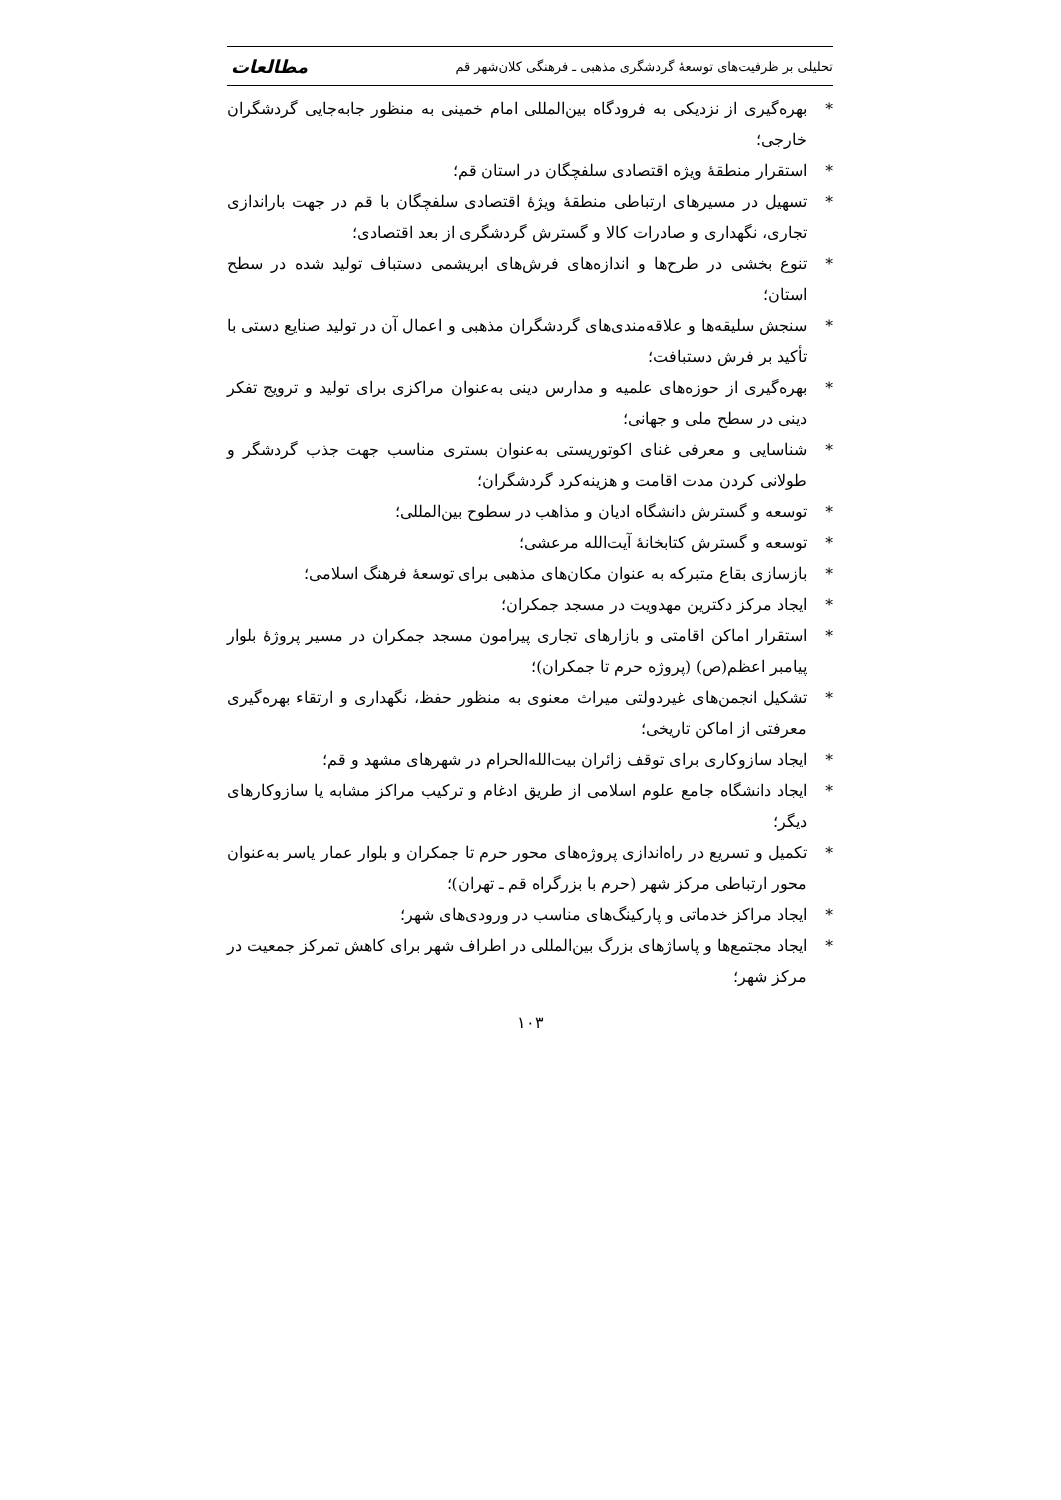تحلیلی بر ظرفیت‌های توسعهٔ گردشگری مذهبی ـ فرهنگی کلان‌شهر قم مطالعات
* بهره‌گیری از نزدیکی به فرودگاه بین‌المللی امام خمینی به منظور جابه‌جایی گردشگران خارجی؛
* استقرار منطقهٔ ویژه اقتصادی سلفچگان در استان قم؛
* تسهیل در مسیرهای ارتباطی منطقهٔ ویژهٔ اقتصادی سلفچگان با قم در جهت باراندازی تجاری، نگهداری و صادرات کالا و گسترش گردشگری از بعد اقتصادی؛
* تنوع بخشی در طرح‌ها و اندازه‌های فرش‌های ابریشمی دستباف تولید شده در سطح استان؛
* سنجش سلیقه‌ها و علاقه‌مندی‌های گردشگران مذهبی و اعمال آن در تولید صنایع دستی با تأکید بر فرش دستبافت؛
* بهره‌گیری از حوزه‌های علمیه و مدارس دینی به‌عنوان مراکزی برای تولید و ترویج تفکر دینی در سطح ملی و جهانی؛
* شناسایی و معرفی غنای اکوتوریستی به‌عنوان بستری مناسب جهت جذب گردشگر و طولانی کردن مدت اقامت و هزینه‌کرد گردشگران؛
* توسعه و گسترش دانشگاه ادیان و مذاهب در سطوح بین‌المللی؛
* توسعه و گسترش کتابخانهٔ آیت‌الله مرعشی؛
* بازسازی بقاع متبرکه به عنوان مکان‌های مذهبی برای توسعهٔ فرهنگ اسلامی؛
* ایجاد مرکز دکترین مهدویت در مسجد جمکران؛
* استقرار اماکن اقامتی و بازارهای تجاری پیرامون مسجد جمکران در مسیر پروژهٔ بلوار پیامبر اعظم(ص) (پروژه حرم تا جمکران)؛
* تشکیل انجمن‌های غیردولتی میراث معنوی به منظور حفظ، نگهداری و ارتقاء بهره‌گیری معرفتی از اماکن تاریخی؛
* ایجاد سازوکاری برای توقف زائران بیت‌الله‌الحرام در شهرهای مشهد و قم؛
* ایجاد دانشگاه جامع علوم اسلامی از طریق ادغام و ترکیب مراکز مشابه یا سازوکارهای دیگر؛
* تکمیل و تسریع در راه‌اندازی پروژه‌های محور حرم تا جمکران و بلوار عمار یاسر به‌عنوان محور ارتباطی مرکز شهر (حرم با بزرگراه قم ـ تهران)؛
* ایجاد مراکز خدماتی و پارکینگ‌های مناسب در ورودی‌های شهر؛
* ایجاد مجتمع‌ها و پاساژهای بزرگ بین‌المللی در اطراف شهر برای کاهش تمرکز جمعیت در مرکز شهر؛
۱۰۳